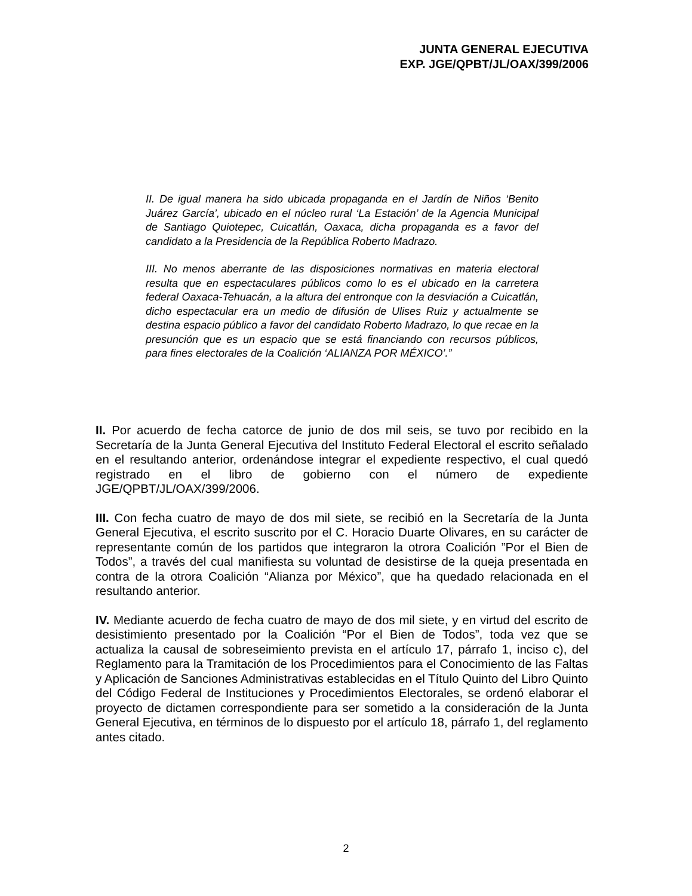JUNTA GENERAL EJECUTIVA
EXP. JGE/QPBT/JL/OAX/399/2006
II. De igual manera ha sido ubicada propaganda en el Jardín de Niños ‘Benito Juárez García’, ubicado en el núcleo rural ‘La Estación’ de la Agencia Municipal de Santiago Quiotepec, Cuicatlán, Oaxaca, dicha propaganda es a favor del candidato a la Presidencia de la República Roberto Madrazo.
III. No menos aberrante de las disposiciones normativas en materia electoral resulta que en espectaculares públicos como lo es el ubicado en la carretera federal Oaxaca-Tehuacán, a la altura del entronque con la desviación a Cuicatlán, dicho espectacular era un medio de difusión de Ulises Ruiz y actualmente se destina espacio público a favor del candidato Roberto Madrazo, lo que recae en la presunción que es un espacio que se está financiando con recursos públicos, para fines electorales de la Coalición ‘ALIANZA POR MÉXICO’.”
II. Por acuerdo de fecha catorce de junio de dos mil seis, se tuvo por recibido en la Secretaría de la Junta General Ejecutiva del Instituto Federal Electoral el escrito señalado en el resultando anterior, ordenándose integrar el expediente respectivo, el cual quedó registrado en el libro de gobierno con el número de expediente JGE/QPBT/JL/OAX/399/2006.
III. Con fecha cuatro de mayo de dos mil siete, se recibió en la Secretaría de la Junta General Ejecutiva, el escrito suscrito por el C. Horacio Duarte Olivares, en su carácter de representante común de los partidos que integraron la otrora Coalición ”Por el Bien de Todos”, a través del cual manifiesta su voluntad de desistirse de la queja presentada en contra de la otrora Coalición “Alianza por México”, que ha quedado relacionada en el resultando anterior.
IV. Mediante acuerdo de fecha cuatro de mayo de dos mil siete, y en virtud del escrito de desistimiento presentado por la Coalición “Por el Bien de Todos”, toda vez que se actualiza la causal de sobreseimiento prevista en el artículo 17, párrafo 1, inciso c), del Reglamento para la Tramitación de los Procedimientos para el Conocimiento de las Faltas y Aplicación de Sanciones Administrativas establecidas en el Título Quinto del Libro Quinto del Código Federal de Instituciones y Procedimientos Electorales, se ordenó elaborar el proyecto de dictamen correspondiente para ser sometido a la consideración de la Junta General Ejecutiva, en términos de lo dispuesto por el artículo 18, párrafo 1, del reglamento antes citado.
2